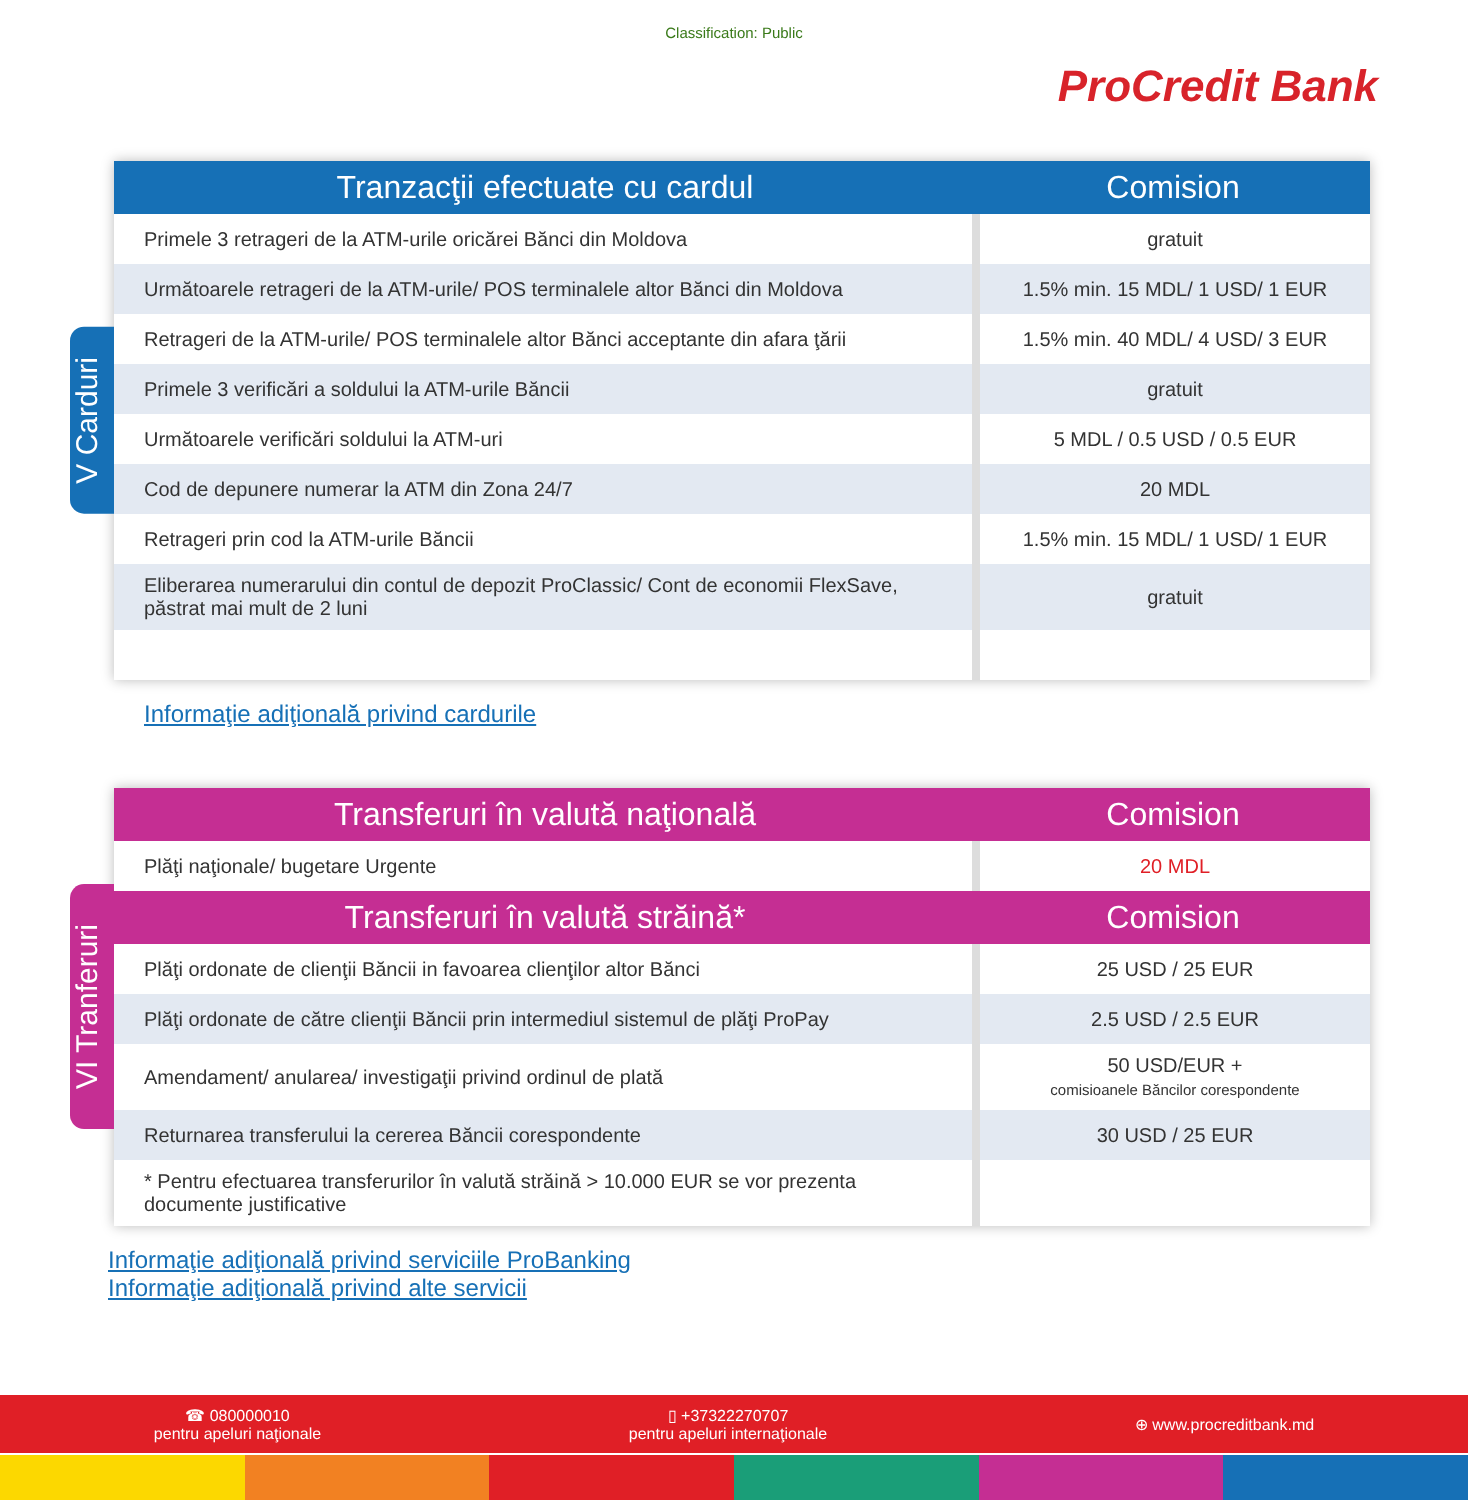Classification: Public
ProCredit Bank
V Carduri
| Tranzacţii efectuate cu cardul | Comision |
| --- | --- |
| Primele 3 retrageri de la ATM-urile oricărei Bănci din Moldova | gratuit |
| Următoarele retrageri de la ATM-urile/ POS terminalele altor Bănci din Moldova | 1.5% min. 15 MDL/ 1 USD/ 1 EUR |
| Retrageri de la ATM-urile/ POS terminalele altor Bănci acceptante din afara ţării | 1.5% min. 40 MDL/ 4 USD/ 3 EUR |
| Primele 3 verificări a soldului la ATM-urile Băncii | gratuit |
| Următoarele verificări soldului la ATM-uri | 5 MDL / 0.5 USD / 0.5 EUR |
| Cod de depunere numerar la ATM din Zona 24/7 | 20 MDL |
| Retrageri prin cod la ATM-urile Băncii | 1.5% min. 15 MDL/ 1 USD/ 1 EUR |
| Eliberarea numerarului din contul de depozit ProClassic/ Cont de economii FlexSave, păstrat mai mult de 2 luni | gratuit |
Informaţie adiţională privind cardurile
VI Tranferuri
| Transferuri în valută naţională | Comision |
| --- | --- |
| Plăţi naţionale/ bugetare Urgente | 20 MDL |
| Transferuri în valută străină* | Comision |
| Plăţi ordonate de clienţii Băncii in favoarea clienţilor altor Bănci | 25 USD / 25 EUR |
| Plăţi ordonate de către clienţii Băncii prin intermediul sistemul de plăţi ProPay | 2.5 USD / 2.5 EUR |
| Amendament/ anularea/ investigaţii privind ordinul de plată | 50 USD/EUR + comisioanele Băncilor corespondente |
| Returnarea transferului la cererea Băncii corespondente | 30 USD / 25 EUR |
| * Pentru efectuarea transferurilor în valută străină > 10.000 EUR se vor prezenta documente justificative | |
Informaţie adiţională privind serviciile ProBanking
Informaţie adiţională privind alte servicii
☎ 080000010
pentru apeluri naţionale
▯ +37322270707
pentru apeluri internaţionale
⊕ www.procreditbank.md